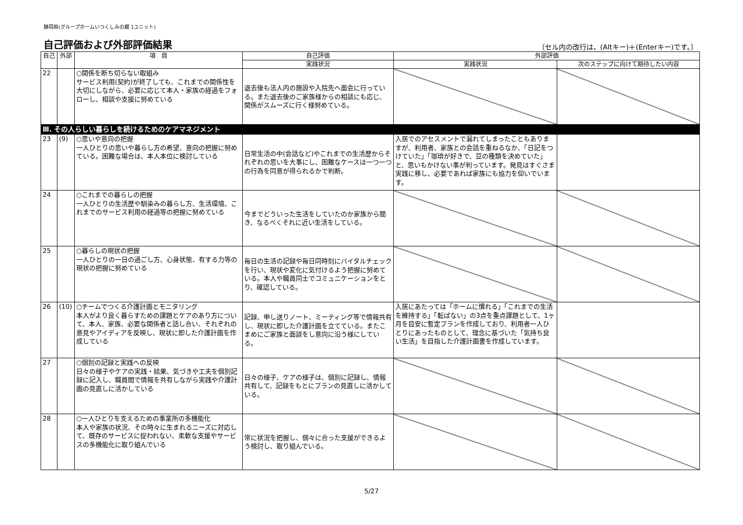静岡県(グループホームいつくしみの郷 1ユニット)
自己評価および外部評価結果
〔セル内の改行は、(Altキー)＋(Enterキー)です。〕
| 自己 | 外部 | 項 目 | 自己評価 | 外部評価 | |
| --- | --- | --- | --- | --- | --- |
| | | | 実践状況 | 実践状況 | 次のステップに向けて期待したい内容 |
| 22 | | ○関係を断ち切らない取組み サービス利用(契約)が終了しても、これまでの関係性を大切にしながら、必要に応じて本人・家族の経過をフォローし、相談や支援に努めている | 退去後も法人内の施設や入院先へ面会に行っている。また退去後のご家族様からの相談にも応じ、関係がスムーズに行く様努めている。 | | |
| Ⅲ. その人らしい暮らしを続けるためのケアマネジメント | | | | | |
| 23 | (9) | ○思いや意向の把握 一人ひとりの思いや暮らし方の希望、意向の把握に努めている。困難な場合は、本人本位に検討している | 日常生活の中(会話など)やこれまでの生活歴からそれぞれの思いを大事にし、困難なケースは一つ一つの行為を同意が得られるかで判断。 | 入居でのアセスメントで漏れてしまったこともありますが、利用者、家族との会話を重ねるなか、「日記をつけていた」「珈琲が好きで、豆の種類を決めていた」と、思いもかけない事が判っています。発見はすぐさま実践に移し、必要であれば家族にも協力を仰いでいます。 | |
| 24 | | ○これまでの暮らしの把握 一人ひとりの生活歴や馴染みの暮らし方、生活環境、これまでのサービス利用の経過等の把握に努めている | 今までどういった生活をしていたのか家族から聞き、なるべくそれに近い生活をしている。 | | |
| 25 | | ○暮らしの現状の把握 一人ひとりの一日の過ごし方、心身状態、有する力等の現状の把握に努めている | 毎日の生活の記録や毎日同時刻にバイタルチェックを行い、現状や変化に気付けるよう把握に努めている。本人や職員同士でコミュニケーションをとり、確認している。 | | |
| 26 | (10) | ○チームでつくる介護計画とモニタリング 本人がより良く暮らすための課題とケアのあり方について、本人、家族、必要な関係者と話し合い、それぞれの意見やアイディアを反映し、現状に即した介護計画を作成している | 記録、申し送りノート、ミーティング等で情報共有し、現状に即した介護計画を立てている。またこまめにご家族と面談をし意向に沿う様にしている。 | 入居にあたっては「ホームに慣れる」「これまでの生活を維持する」「転ばない」の3点を重点課題として、1ヶ月を目安に暫定プランを作成しており、利用者一人ひとりにあったものとして、理念に基づいた「気持ち良い生活」を目指した介護計画書を作成しています。 | |
| 27 | | ○個別の記録と実践への反映 日々の様子やケアの実践・結果、気づきや工夫を個別記録に記入し、職員間で情報を共有しながら実践や介護計画の見直しに活かしている | 日々の様子、ケアの様子は、個別に記録し、情報共有して、記録をもとにプランの見直しに活かしている。 | | |
| 28 | | ○一人ひとりを支えるための事業所の多機能化 本人や家族の状況、その時々に生まれるニーズに対応して、既存のサービスに捉われない、柔軟な支援やサービスの多機能化に取り組んでいる | 常に状況を把握し、個々に合った支援ができるよう検討し、取り組んでいる。 | | |
5/27